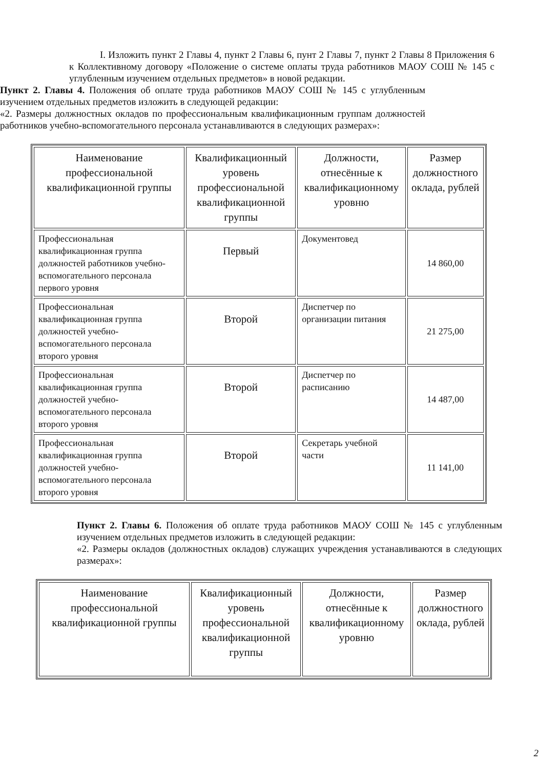I. Изложить пункт 2 Главы 4, пункт 2 Главы 6, пунт 2 Главы 7, пункт 2 Главы 8 Приложения 6 к Коллективному договору «Положение о системе оплаты труда работников МАОУ СОШ № 145 с углубленным изучением отдельных предметов» в новой редакции.
Пункт 2. Главы 4. Положения об оплате труда работников МАОУ СОШ № 145 с углубленным изучением отдельных предметов изложить в следующей редакции:
«2. Размеры должностных окладов по профессиональным квалификационным группам должностей работников учебно-вспомогательного персонала устанавливаются в следующих размерах»:
| Наименование профессиональной квалификационной группы | Квалификационный уровень профессиональной квалификационной группы | Должности, отнесённые к квалификационному уровню | Размер должностного оклада, рублей |
| --- | --- | --- | --- |
| Профессиональная квалификационная группа должностей работников учебно-вспомогательного персонала первого уровня | Первый | Документовед | 14 860,00 |
| Профессиональная квалификационная группа должностей учебно-вспомогательного персонала второго уровня | Второй | Диспетчер по организации питания | 21 275,00 |
| Профессиональная квалификационная группа должностей учебно-вспомогательного персонала второго уровня | Второй | Диспетчер по расписанию | 14 487,00 |
| Профессиональная квалификационная группа должностей учебно-вспомогательного персонала второго уровня | Второй | Секретарь учебной части | 11 141,00 |
Пункт 2. Главы 6. Положения об оплате труда работников МАОУ СОШ № 145 с углубленным изучением отдельных предметов изложить в следующей редакции:
«2. Размеры окладов (должностных окладов) служащих учреждения устанавливаются в следующих размерах»:
| Наименование профессиональной квалификационной группы | Квалификационный уровень профессиональной квалификационной группы | Должности, отнесённые к квалификационному уровню | Размер должностного оклада, рублей |
| --- | --- | --- | --- |
2